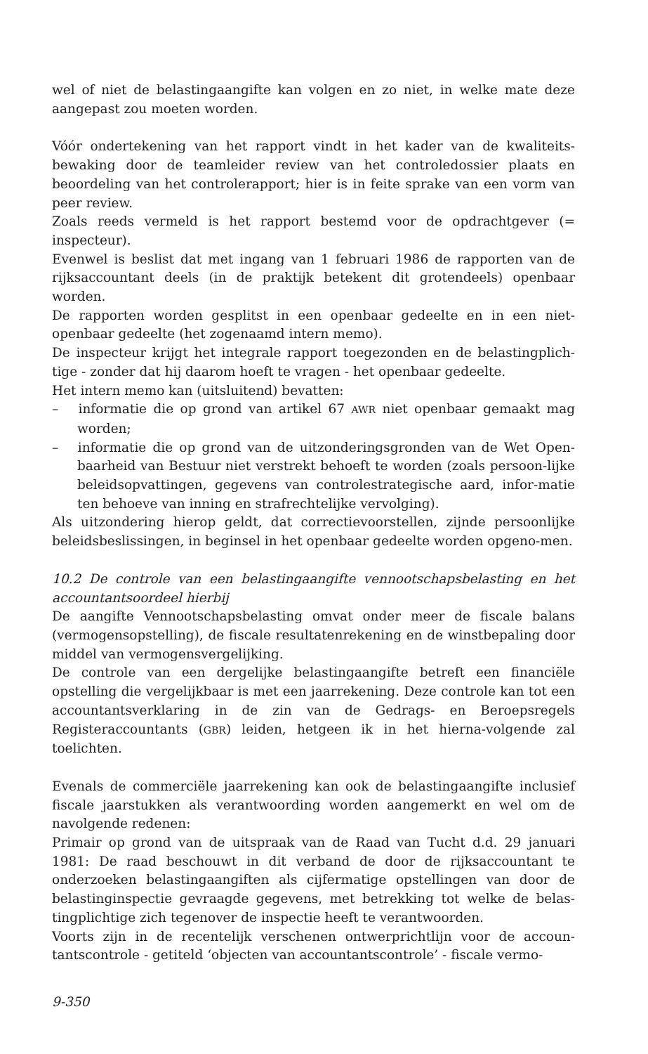wel of niet de belastingaangifte kan volgen en zo niet, in welke mate deze aangepast zou moeten worden.
Vóór ondertekening van het rapport vindt in het kader van de kwaliteits-bewaking door de teamleider review van het controledossier plaats en beoordeling van het controlerapport; hier is in feite sprake van een vorm van peer review.
Zoals reeds vermeld is het rapport bestemd voor de opdrachtgever (= inspecteur).
Evenwel is beslist dat met ingang van 1 februari 1986 de rapporten van de rijksaccountant deels (in de praktijk betekent dit grotendeels) openbaar worden.
De rapporten worden gesplitst in een openbaar gedeelte en in een niet-openbaar gedeelte (het zogenaamd intern memo).
De inspecteur krijgt het integrale rapport toegezonden en de belastingplich-tige - zonder dat hij daarom hoeft te vragen - het openbaar gedeelte.
Het intern memo kan (uitsluitend) bevatten:
– informatie die op grond van artikel 67 AWR niet openbaar gemaakt mag worden;
– informatie die op grond van de uitzonderingsgronden van de Wet Open-baarheid van Bestuur niet verstrekt behoeft te worden (zoals persoon-lijke beleidsopvattingen, gegevens van controlestrategische aard, infor-matie ten behoeve van inning en strafrechtelijke vervolging).
Als uitzondering hierop geldt, dat correctievoorstellen, zijnde persoonlijke beleidsbeslissingen, in beginsel in het openbaar gedeelte worden opgeno-men.
10.2 De controle van een belastingaangifte vennootschapsbelasting en het accountantsoordeel hierbij
De aangifte Vennootschapsbelasting omvat onder meer de fiscale balans (vermogensopstelling), de fiscale resultatenrekening en de winstbepaling door middel van vermogensvergelijking.
De controle van een dergelijke belastingaangifte betreft een financiële opstelling die vergelijkbaar is met een jaarrekening. Deze controle kan tot een accountantsverklaring in de zin van de Gedrags- en Beroepsregels Registeraccountants (GBR) leiden, hetgeen ik in het hierna-volgende zal toelichten.
Evenals de commerciële jaarrekening kan ook de belastingaangifte inclusief fiscale jaarstukken als verantwoording worden aangemerkt en wel om de navolgende redenen:
Primair op grond van de uitspraak van de Raad van Tucht d.d. 29 januari 1981: De raad beschouwt in dit verband de door de rijksaccountant te onderzoeken belastingaangiften als cijfermatige opstellingen van door de belastinginspectie gevraagde gegevens, met betrekking tot welke de belas-tingplichtige zich tegenover de inspectie heeft te verantwoorden.
Voorts zijn in de recentelijk verschenen ontwerprichtlijn voor de accoun-tantscontrole - getiteld ‘objecten van accountantscontrole’ - fiscale vermo-
9-350